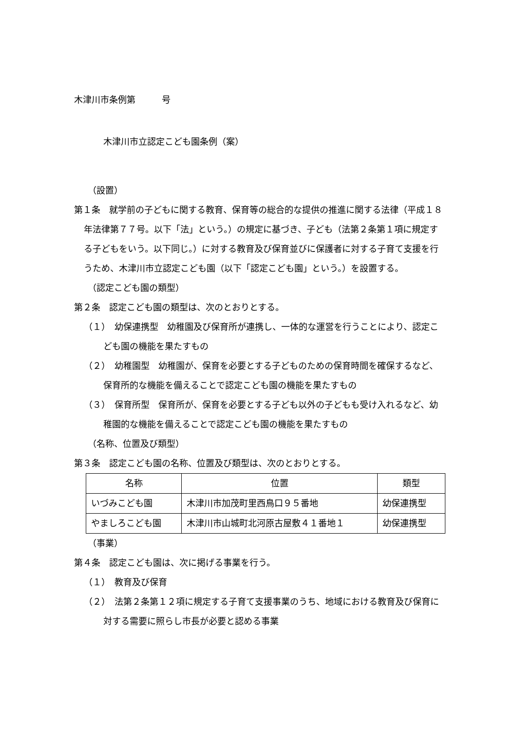木津川市条例第　　　号
木津川市立認定こども園条例（案）
（設置）
第１条　就学前の子どもに関する教育、保育等の総合的な提供の推進に関する法律（平成１８年法律第７７号。以下「法」という。）の規定に基づき、子ども（法第２条第１項に規定する子どもをいう。以下同じ。）に対する教育及び保育並びに保護者に対する子育て支援を行うため、木津川市立認定こども園（以下「認定こども園」という。）を設置する。
（認定こども園の類型）
第２条　認定こども園の類型は、次のとおりとする。
（１）　幼保連携型　幼稚園及び保育所が連携し、一体的な運営を行うことにより、認定こども園の機能を果たすもの
（２）　幼稚園型　幼稚園が、保育を必要とする子どものための保育時間を確保するなど、保育所的な機能を備えることで認定こども園の機能を果たすもの
（３）　保育所型　保育所が、保育を必要とする子ども以外の子どもも受け入れるなど、幼稚園的な機能を備えることで認定こども園の機能を果たすもの
（名称、位置及び類型）
第３条　認定こども園の名称、位置及び類型は、次のとおりとする。
| 名称 | 位置 | 類型 |
| いづみこども園 | 木津川市加茂町里西鳥口９５番地 | 幼保連携型 |
| やましろこども園 | 木津川市山城町北河原古屋敷４１番地１ | 幼保連携型 |
（事業）
第４条　認定こども園は、次に掲げる事業を行う。
（１）　教育及び保育
（２）　法第２条第１２項に規定する子育て支援事業のうち、地域における教育及び保育に対する需要に照らし市長が必要と認める事業